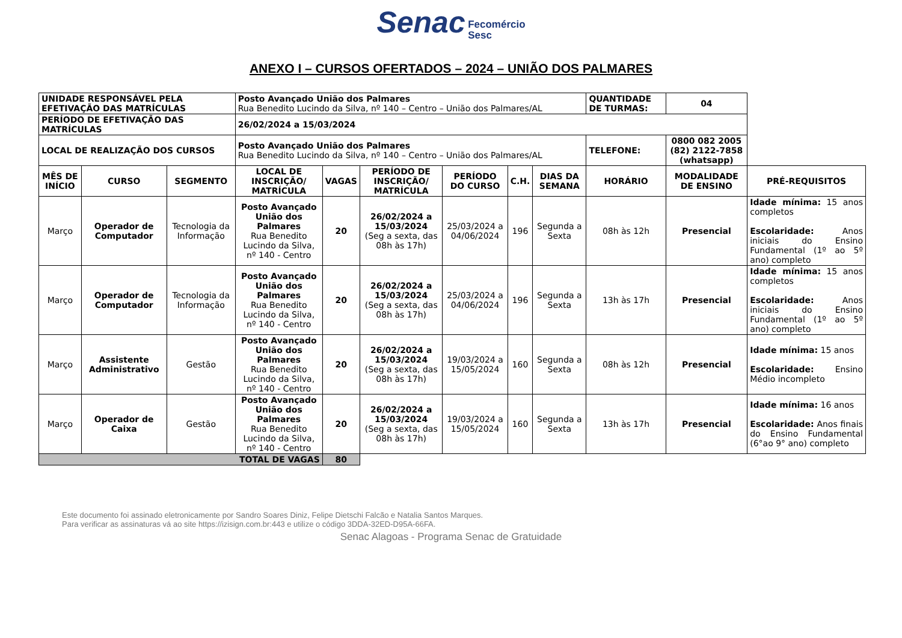Senac Fecomércio
Sesc
ANEXO I – CURSOS OFERTADOS – 2024 – UNIÃO DOS PALMARES
| UNIDADE RESPONSÁVEL PELA EFETIVAÇÃO DAS MATRÍCULAS | | | Posto Avançado União dos Palmares Rua Benedito Lucindo da Silva, nº 140 – Centro – União dos Palmares/AL | | | | | | QUANTIDADE DE TURMAS: | 04 | |
| PERÍODO DE EFETIVAÇÃO DAS MATRÍCULAS | | | 26/02/2024 a 15/03/2024 | | | | | | | | |
| LOCAL DE REALIZAÇÃO DOS CURSOS | | | Posto Avançado União dos Palmares Rua Benedito Lucindo da Silva, nº 140 – Centro – União dos Palmares/AL | | | | | | TELEFONE: | 0800 082 2005 (82) 2122-7858 (whatsapp) | |
| MÊS DE INÍCIO | CURSO | SEGMENTO | LOCAL DE INSCRIÇÃO/ MATRÍCULA | VAGAS | PERÍODO DE INSCRIÇÃO/ MATRÍCULA | PERÍODO DO CURSO | C.H. | DIAS DA SEMANA | HORÁRIO | MODALIDADE DE ENSINO | PRÉ-REQUISITOS |
| Março | Operador de Computador | Tecnologia da Informação | Posto Avançado União dos Palmares Rua Benedito Lucindo da Silva, nº 140 - Centro | 20 | 26/02/2024 a 15/03/2024 (Seg a sexta, das 08h às 17h) | 25/03/2024 a 04/06/2024 | 196 | Segunda a Sexta | 08h às 12h | Presencial | Idade mínima: 15 anos completos Escolaridade: Anos iniciais do Ensino Fundamental (1º ao 5º ano) completo |
| Março | Operador de Computador | Tecnologia da Informação | Posto Avançado União dos Palmares Rua Benedito Lucindo da Silva, nº 140 - Centro | 20 | 26/02/2024 a 15/03/2024 (Seg a sexta, das 08h às 17h) | 25/03/2024 a 04/06/2024 | 196 | Segunda a Sexta | 13h às 17h | Presencial | Idade mínima: 15 anos completos Escolaridade: Anos iniciais do Ensino Fundamental (1º ao 5º ano) completo |
| Março | Assistente Administrativo | Gestão | Posto Avançado União dos Palmares Rua Benedito Lucindo da Silva, nº 140 - Centro | 20 | 26/02/2024 a 15/03/2024 (Seg a sexta, das 08h às 17h) | 19/03/2024 a 15/05/2024 | 160 | Segunda a Sexta | 08h às 12h | Presencial | Idade mínima: 15 anos Escolaridade: Ensino Médio incompleto |
| Março | Operador de Caixa | Gestão | Posto Avançado União dos Palmares Rua Benedito Lucindo da Silva, nº 140 - Centro | 20 | 26/02/2024 a 15/03/2024 (Seg a sexta, das 08h às 17h) | 19/03/2024 a 15/05/2024 | 160 | Segunda a Sexta | 13h às 17h | Presencial | Idade mínima: 16 anos Escolaridade: Anos finais do Ensino Fundamental (6°ao 9° ano) completo |
| TOTAL DE VAGAS | | | | 80 | | | | | | | |
Este documento foi assinado eletronicamente por Sandro Soares Diniz, Felipe Dietschi Falcão e Natalia Santos Marques.
Para verificar as assinaturas vá ao site https://izisign.com.br:443 e utilize o código 3DDA-32ED-D95A-66FA.
Senac Alagoas - Programa Senac de Gratuidade